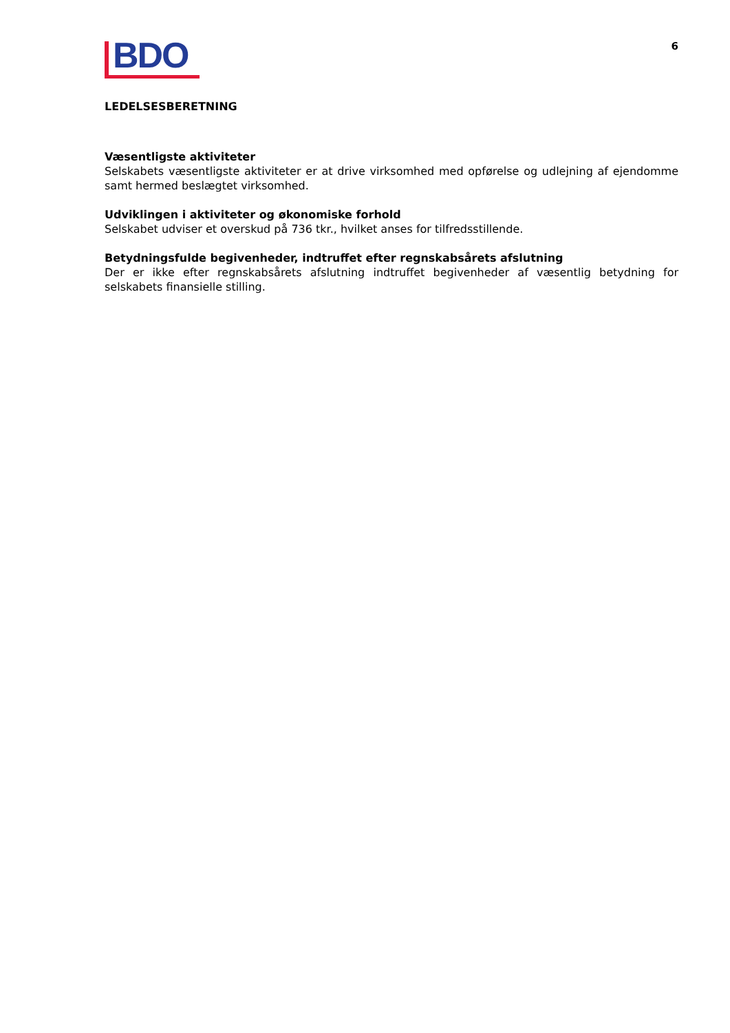BDO
6
LEDELSESBERETNING
Væsentligste aktiviteter
Selskabets væsentligste aktiviteter er at drive virksomhed med opførelse og udlejning af ejendomme samt hermed beslægtet virksomhed.
Udviklingen i aktiviteter og økonomiske forhold
Selskabet udviser et overskud på 736 tkr., hvilket anses for tilfredsstillende.
Betydningsfulde begivenheder, indtruffet efter regnskabsårets afslutning
Der er ikke efter regnskabsårets afslutning indtruffet begivenheder af væsentlig betydning for selskabets finansielle stilling.